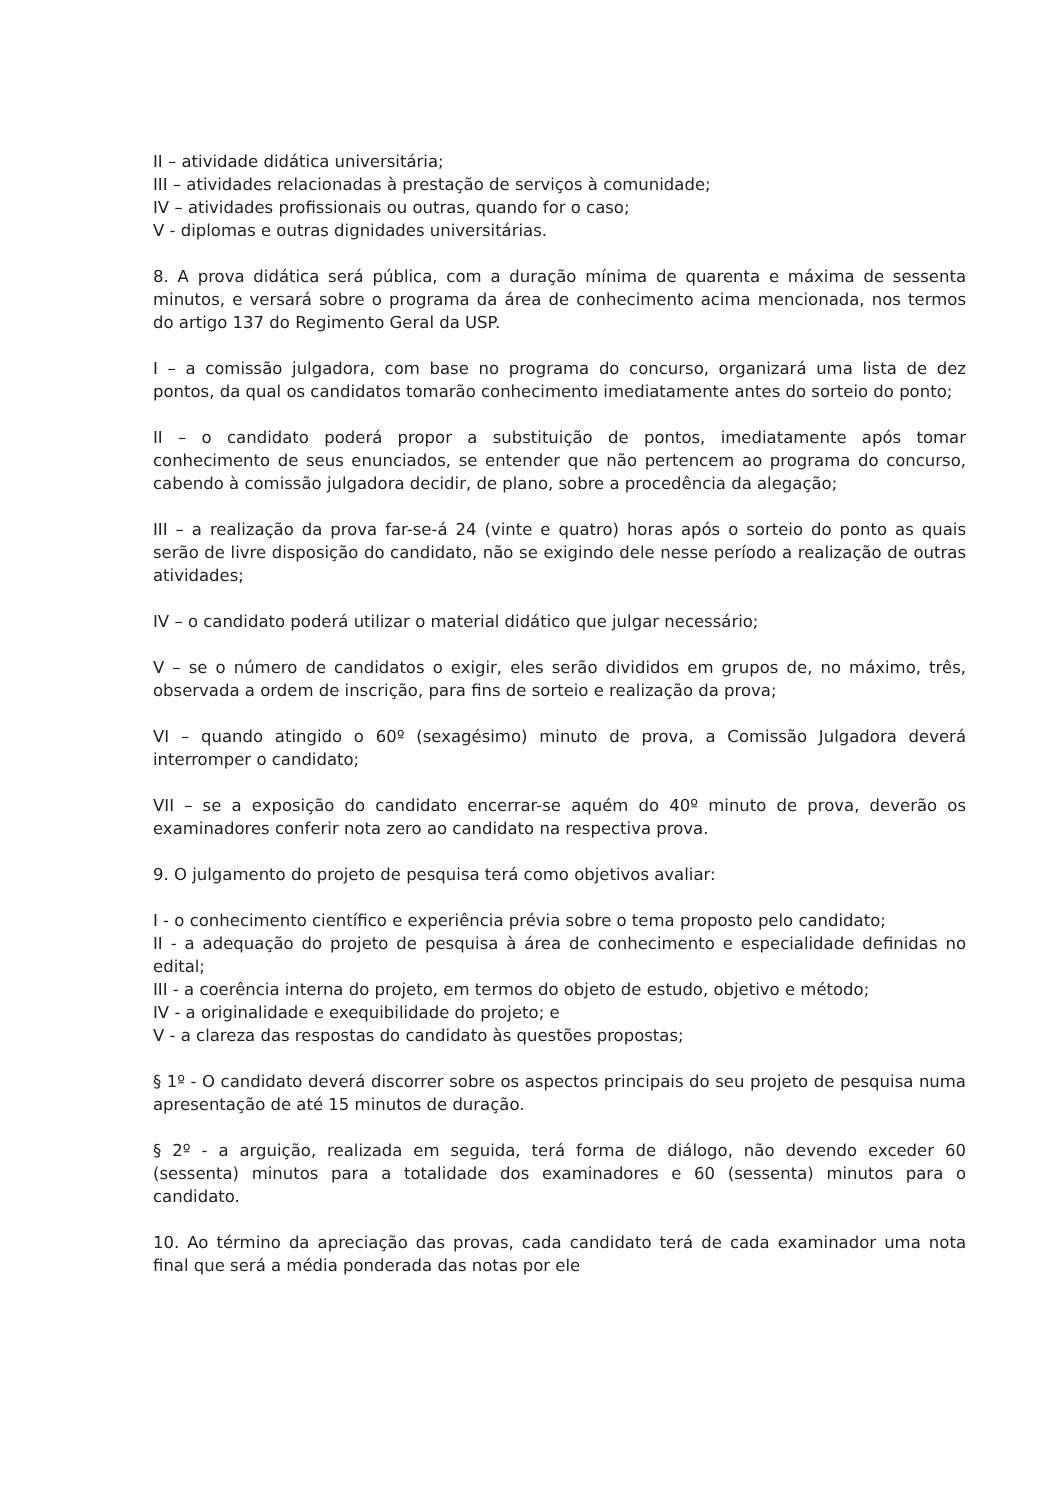II – atividade didática universitária;
III – atividades relacionadas à prestação de serviços à comunidade;
IV – atividades profissionais ou outras, quando for o caso;
V - diplomas e outras dignidades universitárias.
8. A prova didática será pública, com a duração mínima de quarenta e máxima de sessenta minutos, e versará sobre o programa da área de conhecimento acima mencionada, nos termos do artigo 137 do Regimento Geral da USP.
I – a comissão julgadora, com base no programa do concurso, organizará uma lista de dez pontos, da qual os candidatos tomarão conhecimento imediatamente antes do sorteio do ponto;
II – o candidato poderá propor a substituição de pontos, imediatamente após tomar conhecimento de seus enunciados, se entender que não pertencem ao programa do concurso, cabendo à comissão julgadora decidir, de plano, sobre a procedência da alegação;
III – a realização da prova far-se-á 24 (vinte e quatro) horas após o sorteio do ponto as quais serão de livre disposição do candidato, não se exigindo dele nesse período a realização de outras atividades;
IV – o candidato poderá utilizar o material didático que julgar necessário;
V – se o número de candidatos o exigir, eles serão divididos em grupos de, no máximo, três, observada a ordem de inscrição, para fins de sorteio e realização da prova;
VI – quando atingido o 60º (sexagésimo) minuto de prova, a Comissão Julgadora deverá interromper o candidato;
VII – se a exposição do candidato encerrar-se aquém do 40º minuto de prova, deverão os examinadores conferir nota zero ao candidato na respectiva prova.
9. O julgamento do projeto de pesquisa terá como objetivos avaliar:
I - o conhecimento científico e experiência prévia sobre o tema proposto pelo candidato;
II - a adequação do projeto de pesquisa à área de conhecimento e especialidade definidas no edital;
III - a coerência interna do projeto, em termos do objeto de estudo, objetivo e método;
IV - a originalidade e exequibilidade do projeto; e
V - a clareza das respostas do candidato às questões propostas;
§ 1º - O candidato deverá discorrer sobre os aspectos principais do seu projeto de pesquisa numa apresentação de até 15 minutos de duração.
§ 2º - a arguição, realizada em seguida, terá forma de diálogo, não devendo exceder 60 (sessenta) minutos para a totalidade dos examinadores e 60 (sessenta) minutos para o candidato.
10. Ao término da apreciação das provas, cada candidato terá de cada examinador uma nota final que será a média ponderada das notas por ele